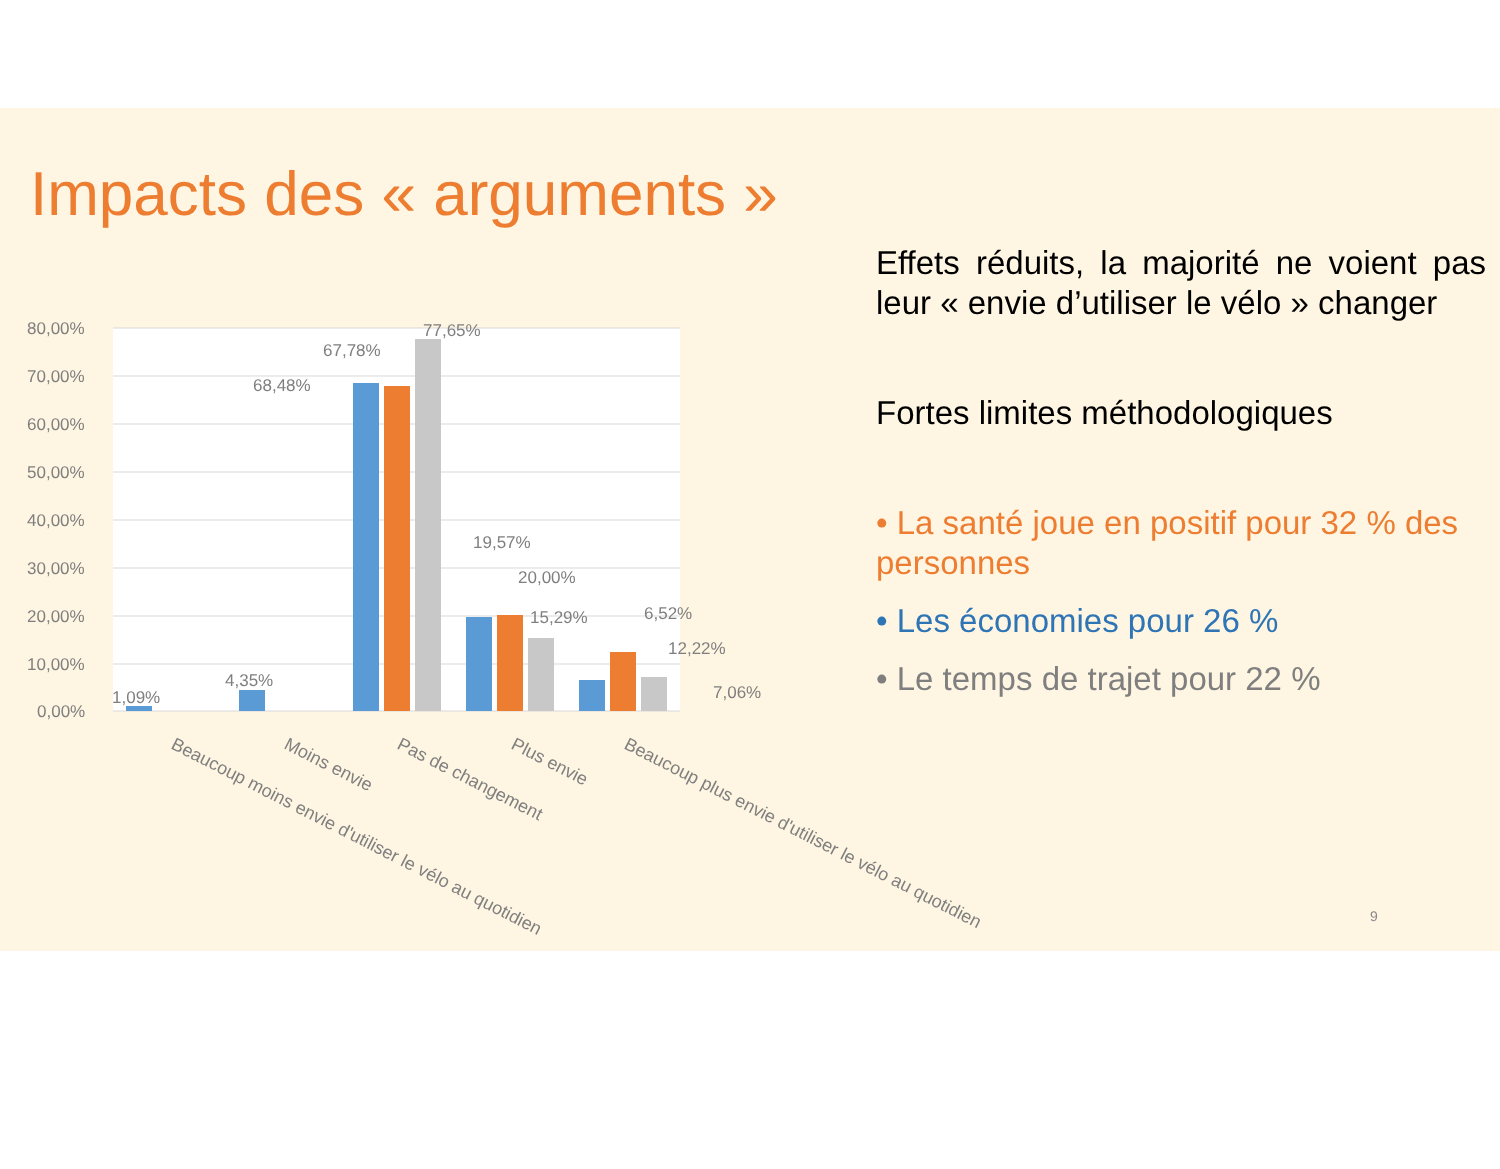Impacts des « arguments »
Effets réduits, la majorité ne voient pas leur « envie d’utiliser le vélo » changer
Fortes limites méthodologiques
• La santé joue en positif pour 32 % des personnes
• Les économies pour 26 %
• Le temps de trajet pour 22 %
80,00%
70,00%
60,00%
50,00%
40,00%
30,00%
20,00%
10,00%
0,00%
1,09%
4,35%
68,48%
67,78%
77,65%
19,57%
20,00%
15,29%
6,52%
12,22%
7,06%
Beaucoup moins envie d'utiliser le vélo au quotidien
Moins envie
Pas de changement
Plus envie
Beaucoup plus envie d'utiliser le vélo au quotidien
9